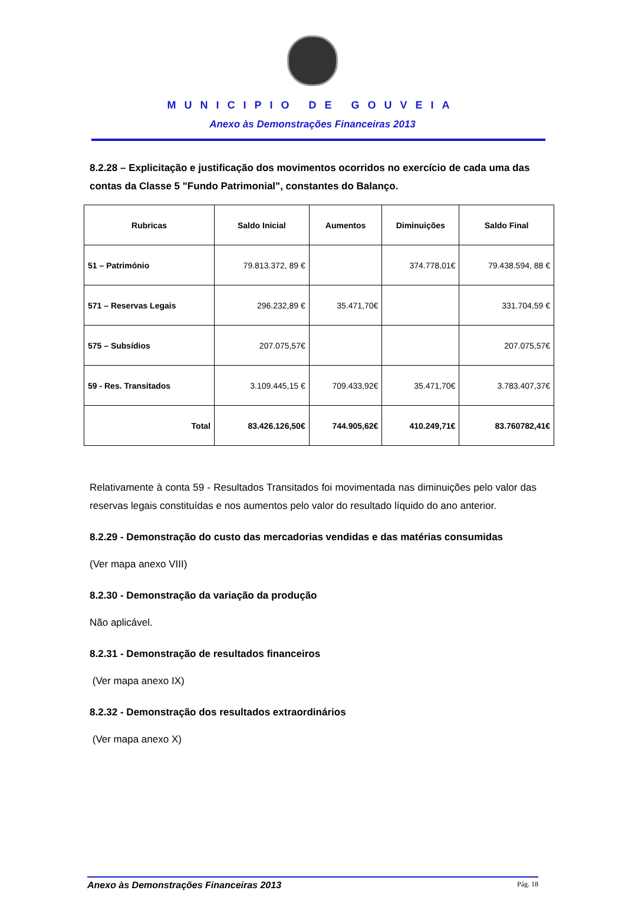MUNICIPIO DE GOUVEIA
Anexo às Demonstrações Financeiras 2013
8.2.28 – Explicitação e justificação dos movimentos ocorridos no exercício de cada uma das contas da Classe 5 "Fundo Patrimonial", constantes do Balanço.
| Rubricas | Saldo Inicial | Aumentos | Diminuições | Saldo Final |
| --- | --- | --- | --- | --- |
| 51 – Património | 79.813.372, 89 € | | 374.778,01€ | 79.438.594, 88 € |
| 571 – Reservas Legais | 296.232,89 € | 35.471,70€ | | 331.704,59 € |
| 575 – Subsídios | 207.075,57€ | | | 207.075,57€ |
| 59 - Res. Transitados | 3.109.445,15 € | 709.433,92€ | 35.471,70€ | 3.783.407,37€ |
| Total | 83.426.126,50€ | 744.905,62€ | 410.249,71€ | 83.760782,41€ |
Relativamente à conta 59 - Resultados Transitados foi movimentada nas diminuições pelo valor das reservas legais constituídas e nos aumentos pelo valor do resultado líquido do ano anterior.
8.2.29 - Demonstração do custo das mercadorias vendidas e das matérias consumidas
(Ver mapa anexo VIII)
8.2.30 - Demonstração da variação da produção
Não aplicável.
8.2.31 - Demonstração de resultados financeiros
(Ver mapa anexo IX)
8.2.32 - Demonstração dos resultados extraordinários
(Ver mapa anexo X)
Anexo às Demonstrações Financeiras 2013 Pág. 18